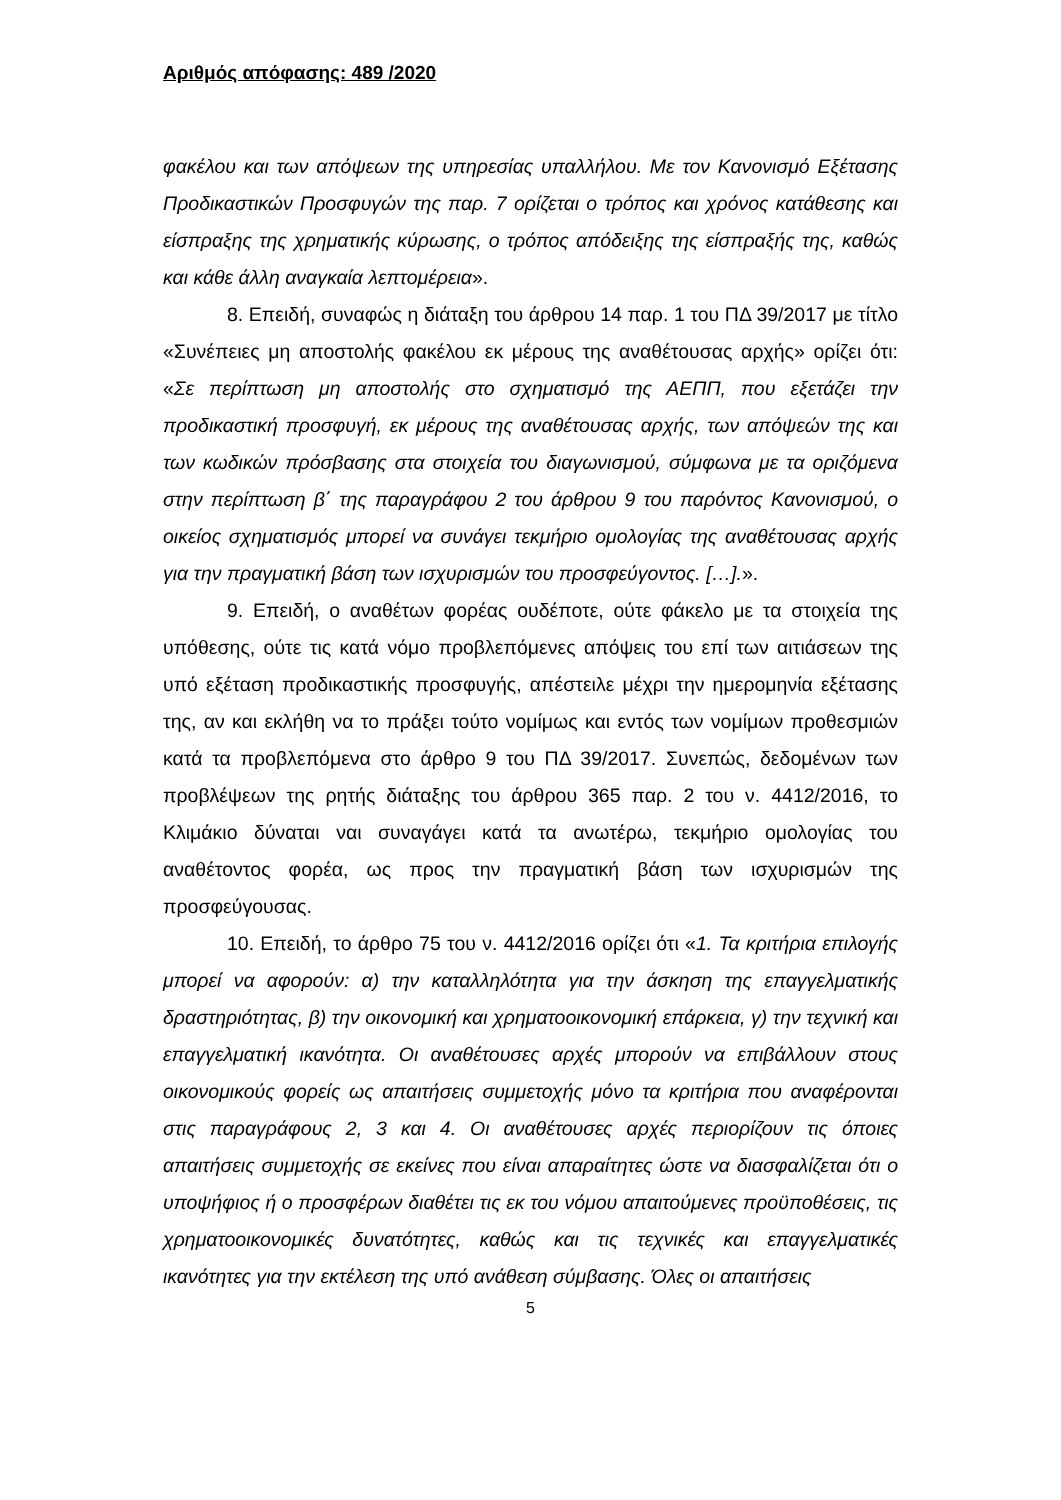Αριθμός απόφασης: 489 /2020
φακέλου και των απόψεων της υπηρεσίας υπαλλήλου. Με τον Κανονισμό Εξέτασης Προδικαστικών Προσφυγών της παρ. 7 ορίζεται ο τρόπος και χρόνος κατάθεσης και είσπραξης της χρηματικής κύρωσης, ο τρόπος απόδειξης της είσπραξής της, καθώς και κάθε άλλη αναγκαία λεπτομέρεια».
8. Επειδή, συναφώς η διάταξη του άρθρου 14 παρ. 1 του ΠΔ 39/2017 με τίτλο «Συνέπειες μη αποστολής φακέλου εκ μέρους της αναθέτουσας αρχής» ορίζει ότι: «Σε περίπτωση μη αποστολής στο σχηματισμό της ΑΕΠΠ, που εξετάζει την προδικαστική προσφυγή, εκ μέρους της αναθέτουσας αρχής, των απόψεών της και των κωδικών πρόσβασης στα στοιχεία του διαγωνισμού, σύμφωνα με τα οριζόμενα στην περίπτωση β΄ της παραγράφου 2 του άρθρου 9 του παρόντος Κανονισμού, ο οικείος σχηματισμός μπορεί να συνάγει τεκμήριο ομολογίας της αναθέτουσας αρχής για την πραγματική βάση των ισχυρισμών του προσφεύγοντος. […].».
9. Επειδή, ο αναθέτων φορέας ουδέποτε, ούτε φάκελο με τα στοιχεία της υπόθεσης, ούτε τις κατά νόμο προβλεπόμενες απόψεις του επί των αιτιάσεων της υπό εξέταση προδικαστικής προσφυγής, απέστειλε μέχρι την ημερομηνία εξέτασης της, αν και εκλήθη να το πράξει τούτο νομίμως και εντός των νομίμων προθεσμιών κατά τα προβλεπόμενα στο άρθρο 9 του ΠΔ 39/2017. Συνεπώς, δεδομένων των προβλέψεων της ρητής διάταξης του άρθρου 365 παρ. 2 του ν. 4412/2016, το Κλιμάκιο δύναται ναι συναγάγει κατά τα ανωτέρω, τεκμήριο ομολογίας του αναθέτοντος φορέα, ως προς την πραγματική βάση των ισχυρισμών της προσφεύγουσας.
10. Επειδή, το άρθρο 75 του ν. 4412/2016 ορίζει ότι «1. Τα κριτήρια επιλογής μπορεί να αφορούν: α) την καταλληλότητα για την άσκηση της επαγγελματικής δραστηριότητας, β) την οικονομική και χρηματοοικονομική επάρκεια, γ) την τεχνική και επαγγελματική ικανότητα. Οι αναθέτουσες αρχές μπορούν να επιβάλλουν στους οικονομικούς φορείς ως απαιτήσεις συμμετοχής μόνο τα κριτήρια που αναφέρονται στις παραγράφους 2, 3 και 4. Οι αναθέτουσες αρχές περιορίζουν τις όποιες απαιτήσεις συμμετοχής σε εκείνες που είναι απαραίτητες ώστε να διασφαλίζεται ότι ο υποψήφιος ή ο προσφέρων διαθέτει τις εκ του νόμου απαιτούμενες προϋποθέσεις, τις χρηματοοικονομικές δυνατότητες, καθώς και τις τεχνικές και επαγγελματικές ικανότητες για την εκτέλεση της υπό ανάθεση σύμβασης. Όλες οι απαιτήσεις
5